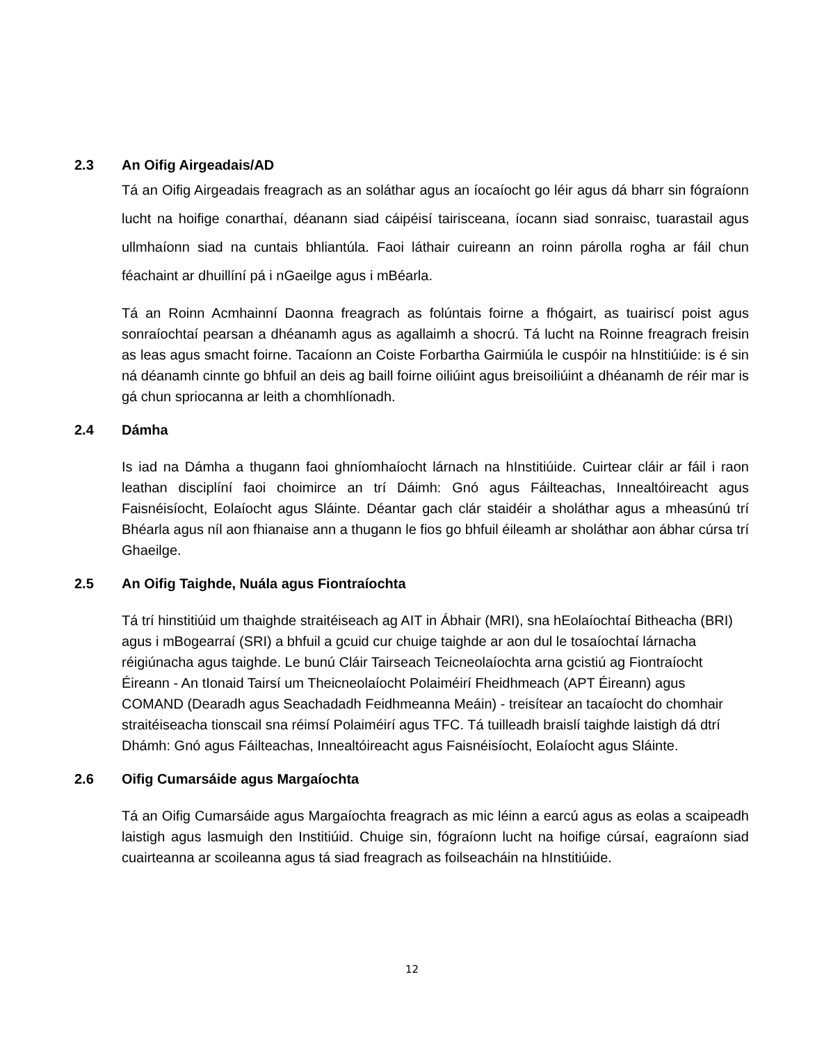2.3 An Oifig Airgeadais/AD
Tá an Oifig Airgeadais freagrach as an soláthar agus an íocaíocht go léir agus dá bharr sin fógraíonn lucht na hoifige conarthaí, déanann siad cáipéisí tairisceana, íocann siad sonraisc, tuarastail agus ullmhaíonn siad na cuntais bhliantúla. Faoi láthair cuireann an roinn párolla rogha ar fáil chun féachaint ar dhuillíní pá i nGaeilge agus i mBéarla.
Tá an Roinn Acmhainní Daonna freagrach as folúntais foirne a fhógairt, as tuairiscí poist agus sonraíochtaí pearsan a dhéanamh agus as agallaimh a shocrú. Tá lucht na Roinne freagrach freisin as leas agus smacht foirne. Tacaíonn an Coiste Forbartha Gairmiúla le cuspóir na hInstitiúide: is é sin ná déanamh cinnte go bhfuil an deis ag baill foirne oiliúint agus breisoiliúint a dhéanamh de réir mar is gá chun spriocanna ar leith a chomhlíonadh.
2.4 Dámha
Is iad na Dámha a thugann faoi ghníomhaíocht lárnach na hInstitiúide. Cuirtear cláir ar fáil i raon leathan disciplíní faoi choimirce an trí Dáimh: Gnó agus Fáilteachas, Innealtóireacht agus Faisnéisíocht, Eolaíocht agus Sláinte. Déantar gach clár staidéir a sholáthar agus a mheasúnú trí Bhéarla agus níl aon fhianaise ann a thugann le fios go bhfuil éileamh ar sholáthar aon ábhar cúrsa trí Ghaeilge.
2.5 An Oifig Taighde, Nuála agus Fiontraíochta
Tá trí hinstitiúid um thaighde straitéiseach ag AIT in Ábhair (MRI), sna hEolaíochtaí Bitheacha (BRI) agus i mBogearraí (SRI) a bhfuil a gcuid cur chuige taighde ar aon dul le tosaíochtaí lárnacha réigiúnacha agus taighde. Le bunú Cláir Tairseach Teicneolaíochta arna gcistiú ag Fiontraíocht Éireann - An tIonaid Tairsí um Theicneolaíocht Polaiméirí Fheidhmeach (APT Éireann) agus COMAND (Dearadh agus Seachadadh Feidhmeanna Meáin) - treisítear an tacaíocht do chomhair straitéiseacha tionscail sna réimsí Polaiméirí agus TFC. Tá tuilleadh braislí taighde laistigh dá dtrí Dhámh: Gnó agus Fáilteachas, Innealtóireacht agus Faisnéisíocht, Eolaíocht agus Sláinte.
2.6 Oifig Cumarsáide agus Margaíochta
Tá an Oifig Cumarsáide agus Margaíochta freagrach as mic léinn a earcú agus as eolas a scaipeadh laistigh agus lasmuigh den Institiúid. Chuige sin, fógraíonn lucht na hoifige cúrsaí, eagraíonn siad cuairteanna ar scoileanna agus tá siad freagrach as foilseacháin na hInstitiúide.
12